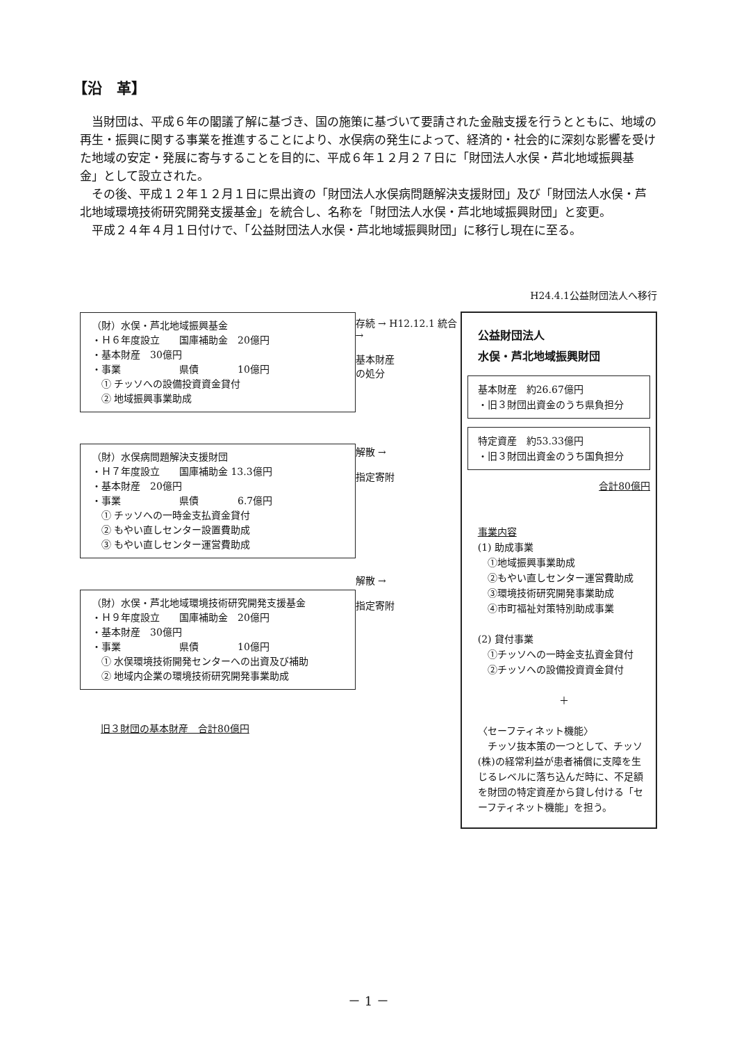【沿　革】
当財団は、平成６年の閣議了解に基づき、国の施策に基づいて要請された金融支援を行うとともに、地域の再生・振興に関する事業を推進することにより、水俣病の発生によって、経済的・社会的に深刻な影響を受けた地域の安定・発展に寄与することを目的に、平成６年１２月２７日に「財団法人水俣・芦北地域振興基金」として設立された。
その後、平成１２年１２月１日に県出資の「財団法人水俣病問題解決支援財団」及び「財団法人水俣・芦北地域環境技術研究開発支援基金」を統合し、名称を「財団法人水俣・芦北地域振興財団」と変更。
平成２４年４月１日付けで、「公益財団法人水俣・芦北地域振興財団」に移行し現在に至る。
（財）水俣・芦北地域振興基金
・Ｈ６年度設立　　国庫補助金　20億円
・基本財産　30億円
・事業　　　　　　県債　　　　10億円
　① チッソへの設備投資資金貸付
　② 地域振興事業助成
（財）水俣病問題解決支援財団
・Ｈ７年度設立　　国庫補助金 13.3億円
・基本財産　20億円
・事業　　　　　　県債　　　　6.7億円
　① チッソへの一時金支払資金貸付
　② もやい直しセンター設置費助成
　③ もやい直しセンター運営費助成
（財）水俣・芦北地域環境技術研究開発支援基金
・Ｈ９年度設立　　国庫補助金　20億円
・基本財産　30億円
・事業　　　　　　県債　　　　10億円
　① 水俣環境技術開発センターへの出資及び補助
　② 地域内企業の環境技術研究開発事業助成
旧３財団の基本財産　合計80億円
存続 → H12.12.1 統合 →
基本財産
の処分
解散 →
指定寄附
解散 →
指定寄附
H24.4.1公益財団法人へ移行
公益財団法人
水俣・芦北地域振興財団
基本財産　約26.67億円
・旧３財団出資金のうち県負担分
特定資産　約53.33億円
・旧３財団出資金のうち国負担分
合計80億円
事業内容
(1) 助成事業
　①地域振興事業助成
　②もやい直しセンター運営費助成
　③環境技術研究開発事業助成
　④市町福祉対策特別助成事業
(2) 貸付事業
　①チッソへの一時金支払資金貸付
　②チッソへの設備投資資金貸付
＋
〈セーフティネット機能〉
　チッソ抜本策の一つとして、チッソ(株)の経常利益が患者補償に支障を生じるレベルに落ち込んだ時に、不足額を財団の特定資産から貸し付ける「セーフティネット機能」を担う。
－ 1 －